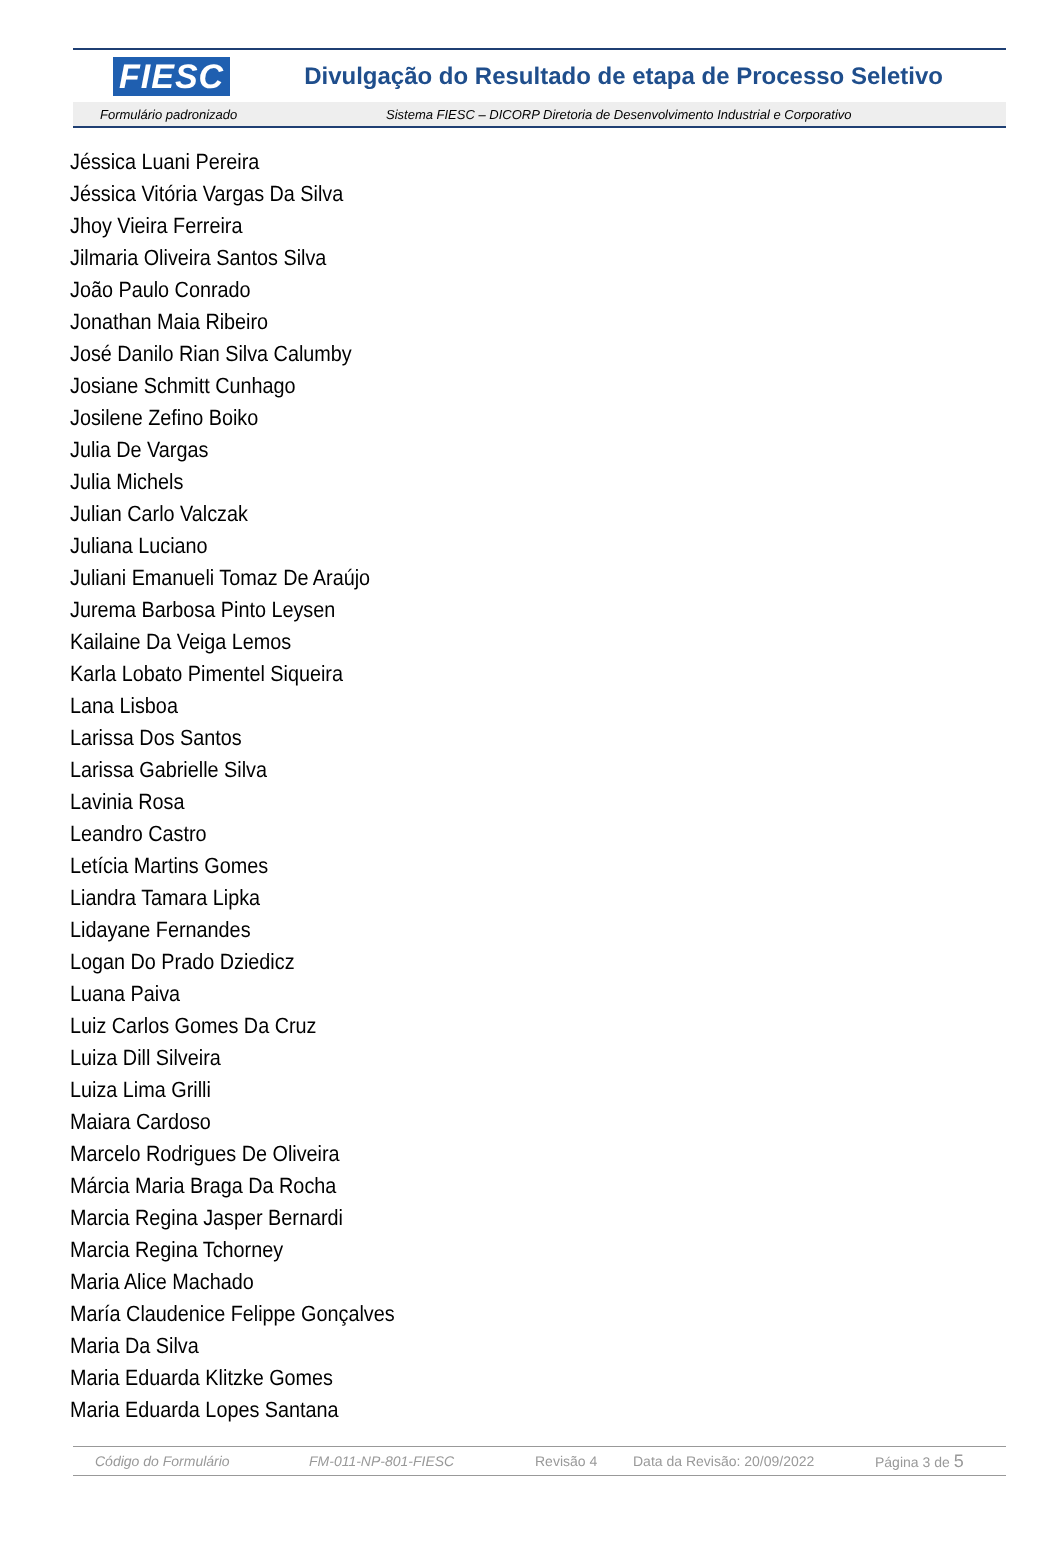FIESC Divulgação do Resultado de etapa de Processo Seletivo
Formulário padronizado Sistema FIESC – DICORP Diretoria de Desenvolvimento Industrial e Corporativo
Jéssica Luani Pereira
Jéssica Vitória Vargas Da Silva
Jhoy Vieira Ferreira
Jilmaria Oliveira Santos Silva
João Paulo Conrado
Jonathan Maia Ribeiro
José Danilo Rian Silva Calumby
Josiane Schmitt Cunhago
Josilene Zefino Boiko
Julia De Vargas
Julia Michels
Julian Carlo Valczak
Juliana Luciano
Juliani Emanueli Tomaz De Araújo
Jurema Barbosa Pinto Leysen
Kailaine Da Veiga Lemos
Karla Lobato Pimentel Siqueira
Lana Lisboa
Larissa Dos Santos
Larissa Gabrielle Silva
Lavinia Rosa
Leandro Castro
Letícia Martins Gomes
Liandra Tamara Lipka
Lidayane Fernandes
Logan Do Prado Dziedicz
Luana Paiva
Luiz Carlos Gomes Da Cruz
Luiza Dill Silveira
Luiza Lima Grilli
Maiara Cardoso
Marcelo Rodrigues De Oliveira
Márcia Maria Braga Da Rocha
Marcia Regina Jasper Bernardi
Marcia Regina Tchorney
Maria Alice Machado
María Claudenice Felippe Gonçalves
Maria Da Silva
Maria Eduarda Klitzke Gomes
Maria Eduarda Lopes Santana
Código do Formulário FM-011-NP-801-FIESC Revisão 4 Data da Revisão: 20/09/2022 Página 3 de 5